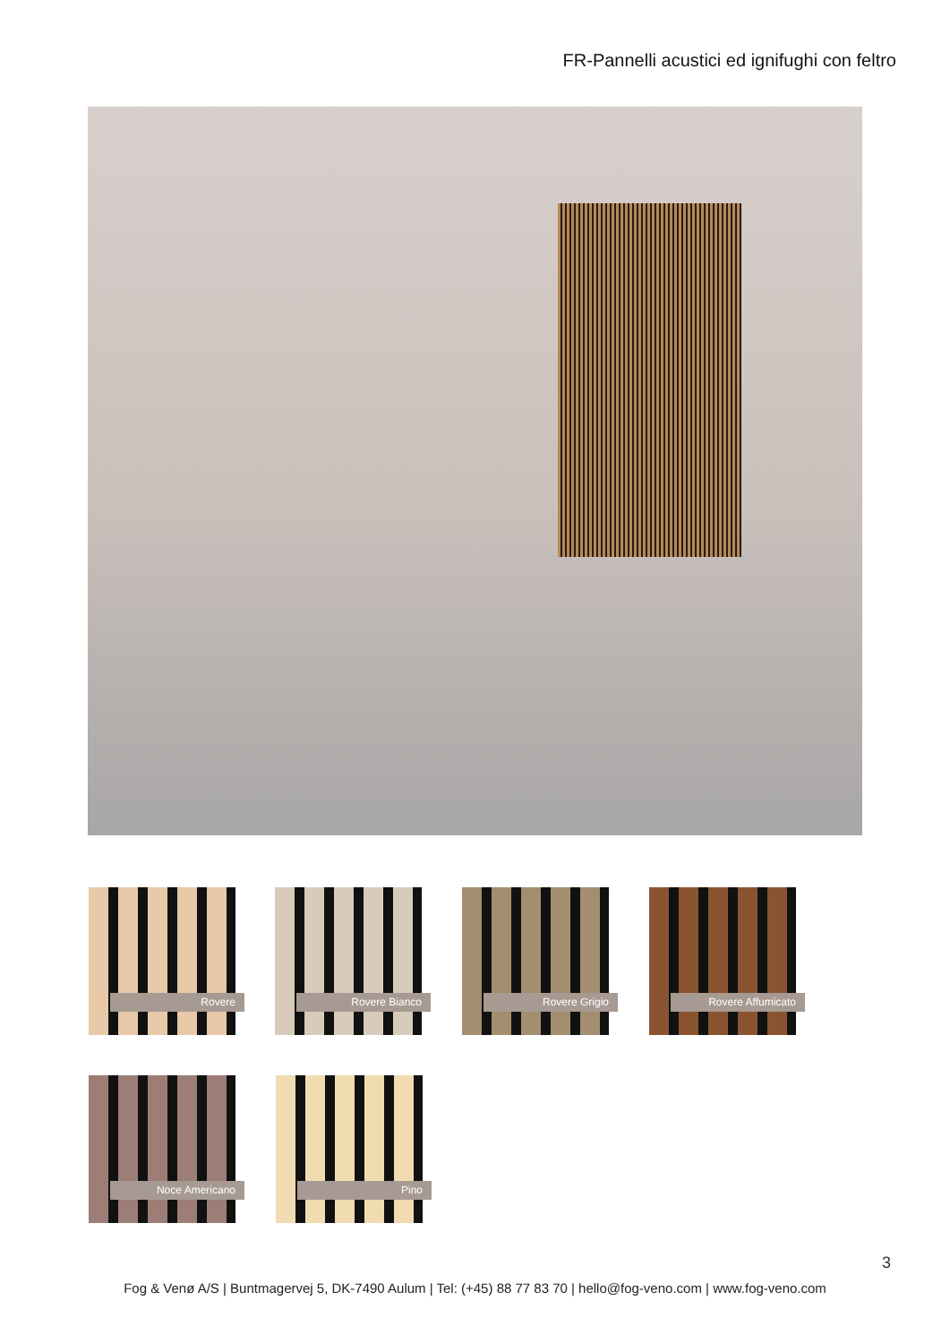FR-Pannelli acustici ed ignifughi con feltro
Rovere Rovere Bianco Rovere Grigio Rovere Affumicato
Noce Americano Pino
3
Fog & Venø A/S | Buntmagervej 5, DK-7490 Aulum | Tel: (+45) 88 77 83 70 | hello@fog-veno.com | www.fog-veno.com